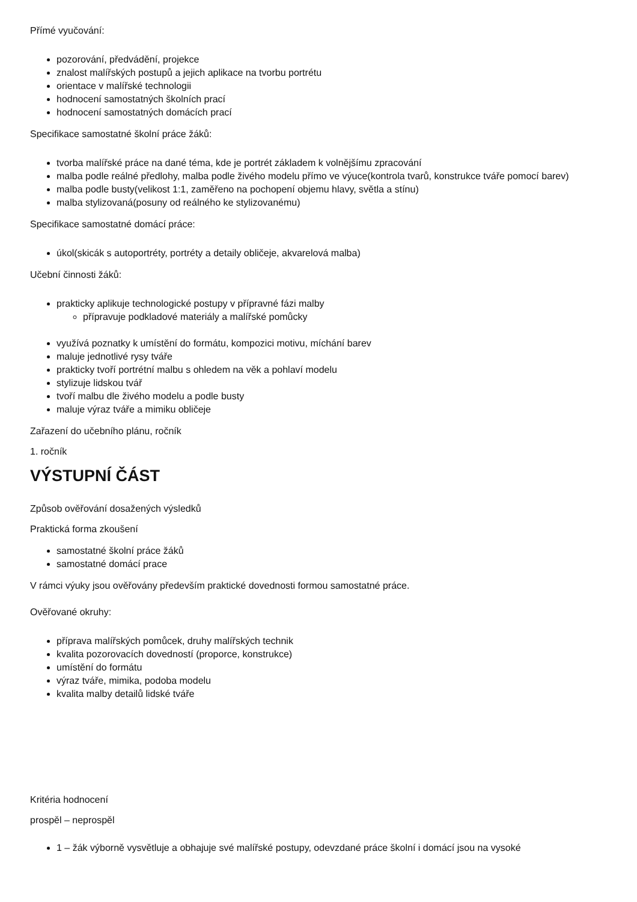Přímé vyučování:
pozorování, předvádění, projekce
znalost malířských postupů a jejich aplikace na tvorbu portrétu
orientace v malířské technologii
hodnocení samostatných školních prací
hodnocení samostatných domácích prací
Specifikace samostatné školní práce žáků:
tvorba malířské práce na dané téma, kde je portrét základem k volnějšímu zpracování
malba podle reálné předlohy, malba podle živého modelu přímo ve výuce(kontrola tvarů, konstrukce tváře pomocí barev)
malba podle busty(velikost 1:1, zaměřeno na pochopení objemu hlavy, světla a stínu)
malba stylizovaná(posuny od reálného ke stylizovanému)
Specifikace samostatné domácí práce:
úkol(skicák s autoportréty, portréty a detaily obličeje, akvarelová malba)
Učební činnosti žáků:
prakticky aplikuje technologické postupy v přípravné fázi malby
přípravuje podkladové materiály a malířské pomůcky
využívá poznatky k umístění do formátu, kompozici motivu, míchání barev
maluje jednotlivé rysy tváře
prakticky tvoří portrétní malbu s ohledem na věk a pohlaví modelu
stylizuje lidskou tvář
tvoří malbu dle živého modelu a podle busty
maluje výraz tváře a mimiku obličeje
Zařazení do učebního plánu, ročník
1. ročník
VÝSTUPNÍ ČÁST
Způsob ověřování dosažených výsledků
Praktická forma zkoušení
samostatné školní práce žáků
samostatné domácí prace
V rámci výuky jsou ověřovány především praktické dovednosti formou samostatné práce.
Ověřované okruhy:
příprava malířských pomůcek, druhy malířských technik
kvalita pozorovacích dovedností (proporce, konstrukce)
umístění do formátu
výraz tváře, mimika, podoba modelu
kvalita malby detailů lidské tváře
Kritéria hodnocení
prospěl – neprospěl
1 – žák výborně vysvětluje a obhajuje své malířské postupy, odevzdané práce školní i domácí jsou na vysoké